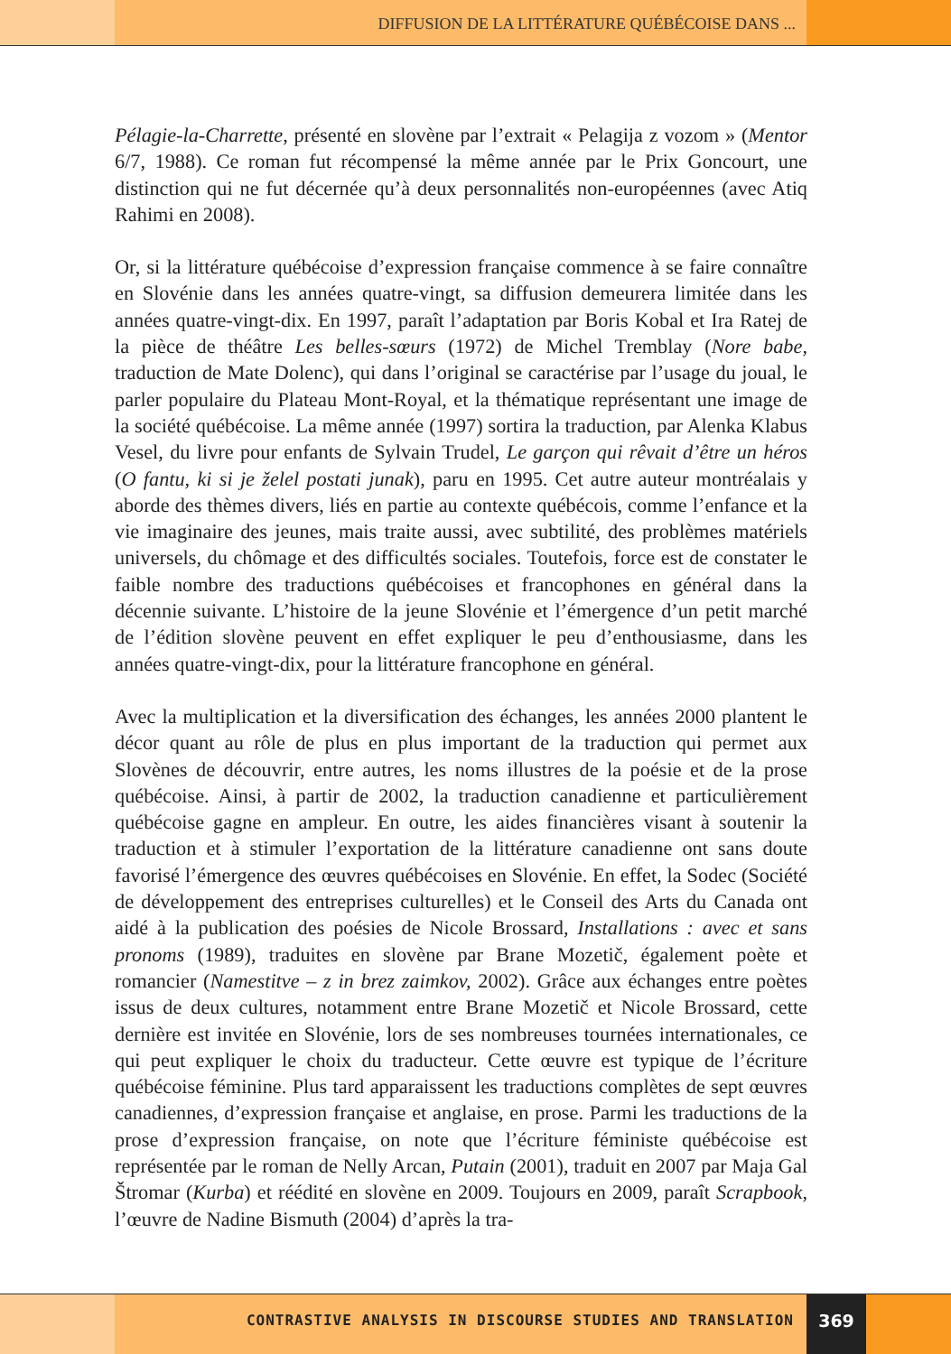DIFFUSION DE LA LITTÉRATURE QUÉBÉCOISE DANS ...
Pélagie-la-Charrette, présenté en slovène par l’extrait « Pelagija z vozom » (Mentor 6/7, 1988). Ce roman fut récompensé la même année par le Prix Goncourt, une distinction qui ne fut décernée qu’à deux personnalités non-européennes (avec Atiq Rahimi en 2008).
Or, si la littérature québécoise d’expression française commence à se faire connaître en Slovénie dans les années quatre-vingt, sa diffusion demeurera limitée dans les années quatre-vingt-dix. En 1997, paraît l’adaptation par Boris Kobal et Ira Ratej de la pièce de théâtre Les belles-sœurs (1972) de Michel Tremblay (Nore babe, traduction de Mate Dolenc), qui dans l’original se caractérise par l’usage du joual, le parler populaire du Plateau Mont-Royal, et la thématique représentant une image de la société québécoise. La même année (1997) sortira la traduction, par Alenka Klabus Vesel, du livre pour enfants de Sylvain Trudel, Le garçon qui rêvait d’être un héros (O fantu, ki si je želel postati junak), paru en 1995. Cet autre auteur montréalais y aborde des thèmes divers, liés en partie au contexte québécois, comme l’enfance et la vie imaginaire des jeunes, mais traite aussi, avec subtilité, des problèmes matériels universels, du chômage et des difficultés sociales. Toutefois, force est de constater le faible nombre des traductions québécoises et francophones en général dans la décennie suivante. L’histoire de la jeune Slovénie et l’émergence d’un petit marché de l’édition slovène peuvent en effet expliquer le peu d’enthousiasme, dans les années quatre-vingt-dix, pour la littérature francophone en général.
Avec la multiplication et la diversification des échanges, les années 2000 plantent le décor quant au rôle de plus en plus important de la traduction qui permet aux Slovènes de découvrir, entre autres, les noms illustres de la poésie et de la prose québécoise. Ainsi, à partir de 2002, la traduction canadienne et particulièrement québécoise gagne en ampleur. En outre, les aides financières visant à soutenir la traduction et à stimuler l’exportation de la littérature canadienne ont sans doute favorisé l’émergence des œuvres québécoises en Slovénie. En effet, la Sodec (Société de développement des entreprises culturelles) et le Conseil des Arts du Canada ont aidé à la publication des poésies de Nicole Brossard, Installations : avec et sans pronoms (1989), traduites en slovène par Brane Mozetič, également poète et romancier (Namestitve – z in brez zaimkov, 2002). Grâce aux échanges entre poètes issus de deux cultures, notamment entre Brane Mozetič et Nicole Brossard, cette dernière est invitée en Slovénie, lors de ses nombreuses tournées internationales, ce qui peut expliquer le choix du traducteur. Cette œuvre est typique de l’écriture québécoise féminine. Plus tard apparaissent les traductions complètes de sept œuvres canadiennes, d’expression française et anglaise, en prose. Parmi les traductions de la prose d’expression française, on note que l’écriture féministe québécoise est représentée par le roman de Nelly Arcan, Putain (2001), traduit en 2007 par Maja Gal Štromar (Kurba) et réédité en slovène en 2009. Toujours en 2009, paraît Scrapbook, l’œuvre de Nadine Bismuth (2004) d’après la tra-
CONTRASTIVE ANALYSIS IN DISCOURSE STUDIES AND TRANSLATION
369